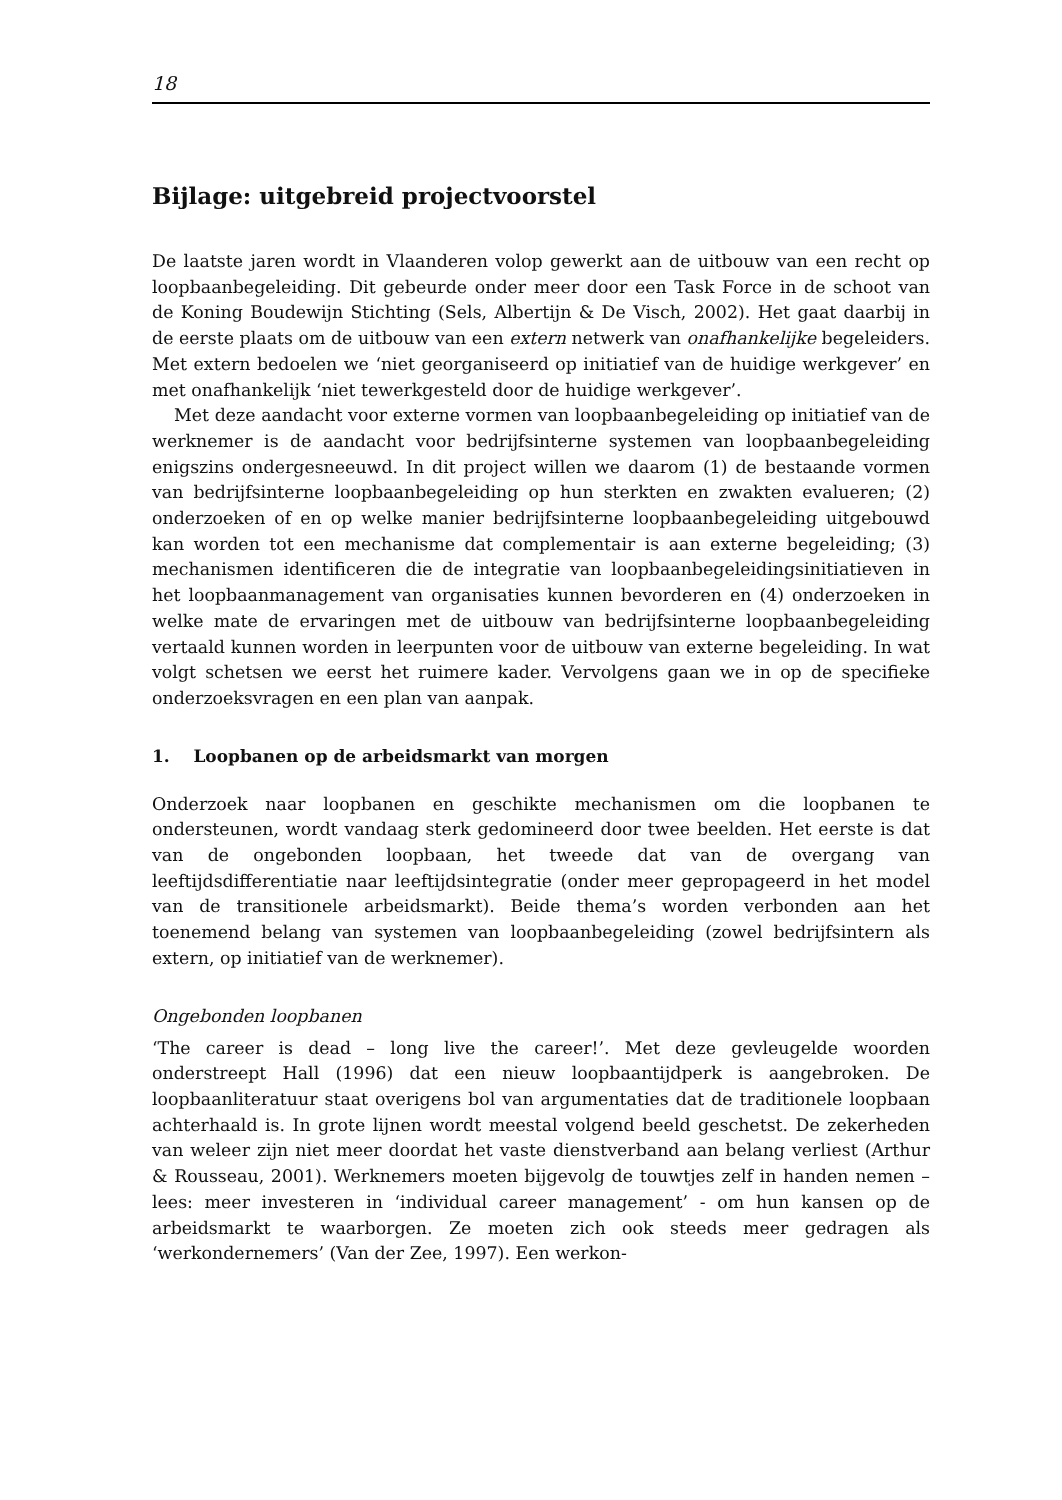18
Bijlage: uitgebreid projectvoorstel
De laatste jaren wordt in Vlaanderen volop gewerkt aan de uitbouw van een recht op loopbaanbegeleiding. Dit gebeurde onder meer door een Task Force in de schoot van de Koning Boudewijn Stichting (Sels, Albertijn & De Visch, 2002). Het gaat daarbij in de eerste plaats om de uitbouw van een extern netwerk van onafhankelijke begeleiders. Met extern bedoelen we ‘niet georganiseerd op initiatief van de huidige werkgever’ en met onafhankelijk ‘niet tewerkgesteld door de huidige werkgever’.
Met deze aandacht voor externe vormen van loopbaanbegeleiding op initiatief van de werknemer is de aandacht voor bedrijfsinterne systemen van loopbaanbegeleiding enigszins ondergesneeuwd. In dit project willen we daarom (1) de bestaande vormen van bedrijfsinterne loopbaanbegeleiding op hun sterkten en zwakten evalueren; (2) onderzoeken of en op welke manier bedrijfsinterne loopbaanbegeleiding uitgebouwd kan worden tot een mechanisme dat complementair is aan externe begeleiding; (3) mechanismen identificeren die de integratie van loopbaanbegeleidingsinitiatieven in het loopbaanmanagement van organisaties kunnen bevorderen en (4) onderzoeken in welke mate de ervaringen met de uitbouw van bedrijfsinterne loopbaanbegeleiding vertaald kunnen worden in leerpunten voor de uitbouw van externe begeleiding. In wat volgt schetsen we eerst het ruimere kader. Vervolgens gaan we in op de specifieke onderzoeksvragen en een plan van aanpak.
1. Loopbanen op de arbeidsmarkt van morgen
Onderzoek naar loopbanen en geschikte mechanismen om die loopbanen te ondersteunen, wordt vandaag sterk gedomineerd door twee beelden. Het eerste is dat van de ongebonden loopbaan, het tweede dat van de overgang van leeftijdsdifferentiatie naar leeftijdsintegratie (onder meer gepropageerd in het model van de transitionele arbeidsmarkt). Beide thema’s worden verbonden aan het toenemend belang van systemen van loopbaanbegeleiding (zowel bedrijfsintern als extern, op initiatief van de werknemer).
Ongebonden loopbanen
‘The career is dead – long live the career!’. Met deze gevleugelde woorden onderstreept Hall (1996) dat een nieuw loopbaantijdperk is aangebroken. De loopbaanliteratuur staat overigens bol van argumentaties dat de traditionele loopbaan achterhaald is. In grote lijnen wordt meestal volgend beeld geschetst. De zekerheden van weleer zijn niet meer doordat het vaste dienstverband aan belang verliest (Arthur & Rousseau, 2001). Werknemers moeten bijgevolg de touwtjes zelf in handen nemen – lees: meer investeren in ‘individual career management’ - om hun kansen op de arbeidsmarkt te waarborgen. Ze moeten zich ook steeds meer gedragen als ‘werkondernemers’ (Van der Zee, 1997). Een werkon-